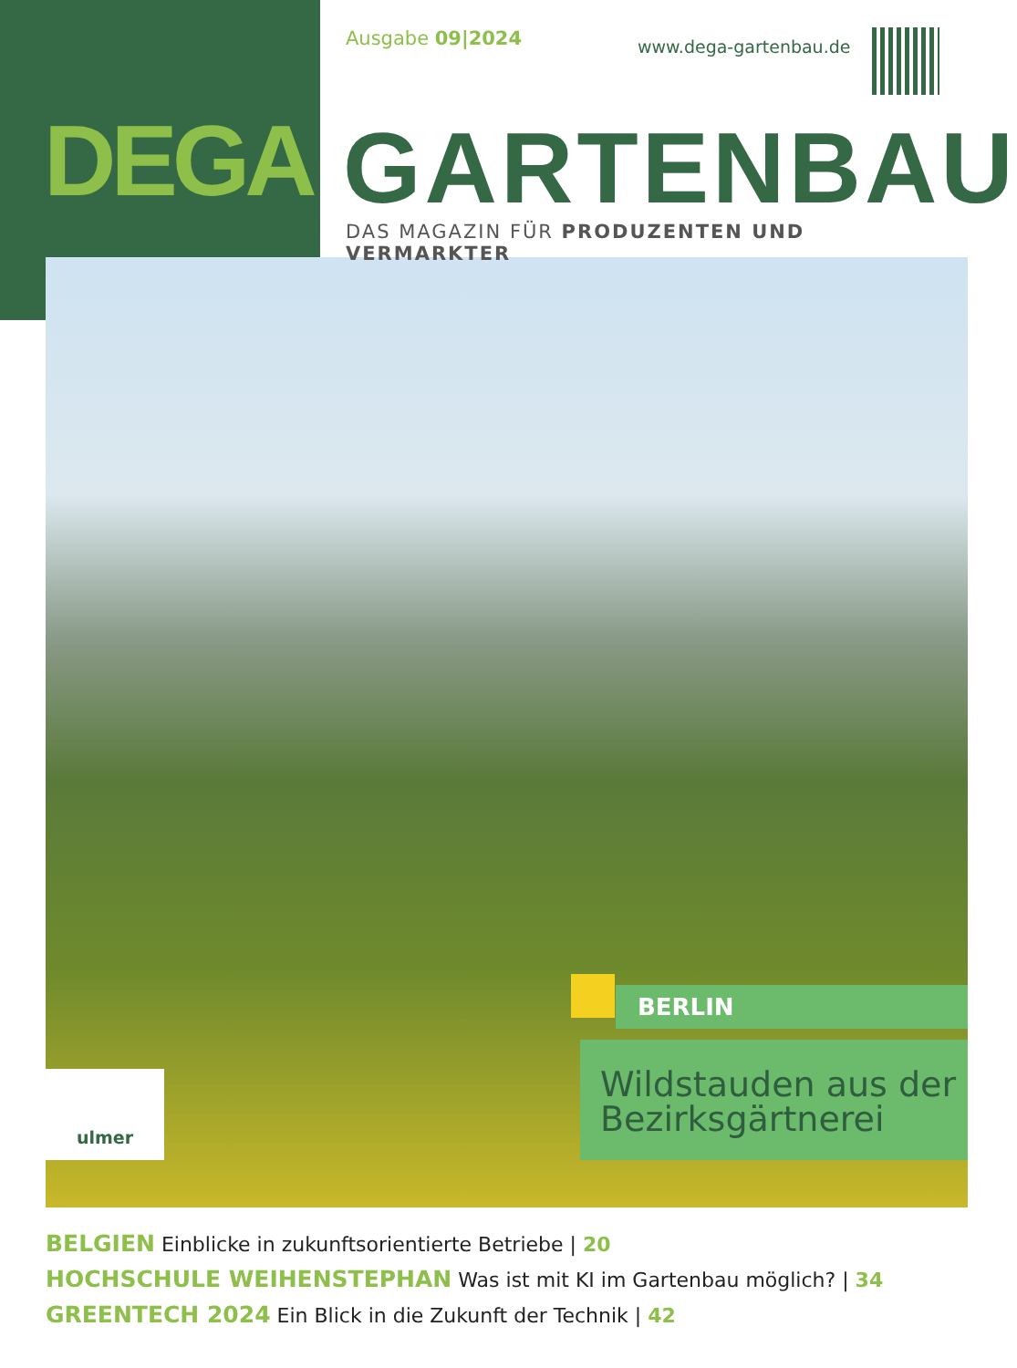Ausgabe 09|2024
www.dega-gartenbau.de
DEGA GARTENBAU
DAS MAGAZIN FÜR PRODUZENTEN UND VERMARKTER
BERLIN
Wildstauden aus der Bezirksgärtnerei
ulmer
BELGIEN Einblicke in zukunftsorientierte Betriebe | 20
HOCHSCHULE WEIHENSTEPHAN Was ist mit KI im Gartenbau möglich? | 34
GREENTECH 2024 Ein Blick in die Zukunft der Technik | 42